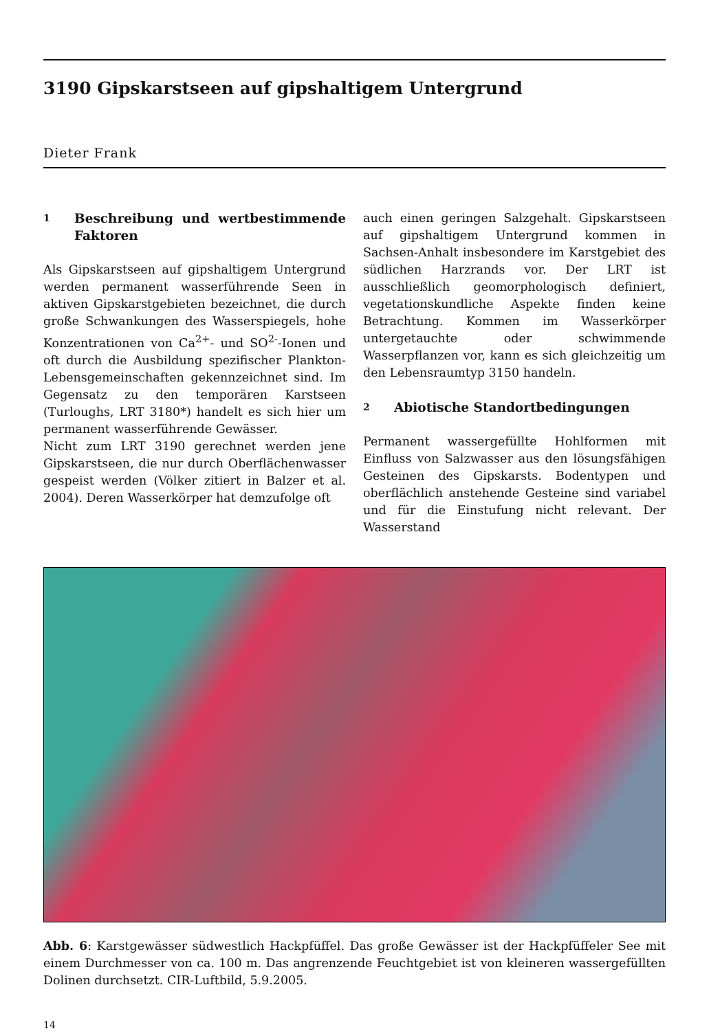3190 Gipskarstseen auf gipshaltigem Untergrund
Dieter Frank
1 Beschreibung und wertbestimmende Faktoren
Als Gipskarstseen auf gipshaltigem Untergrund werden permanent wasserführende Seen in aktiven Gipskarstgebieten bezeichnet, die durch große Schwankungen des Wasserspiegels, hohe Konzentrationen von Ca<sup>2+</sup>- und SO<sup>2-</sup>-Ionen und oft durch die Ausbildung spezifischer Plankton-Lebensgemeinschaften gekennzeichnet sind. Im Gegensatz zu den temporären Karstseen (Turloughs, LRT 3180*) handelt es sich hier um permanent wasserführende Gewässer.
Nicht zum LRT 3190 gerechnet werden jene Gipskarstseen, die nur durch Oberflächenwasser gespeist werden (Völker zitiert in Balzer et al. 2004). Deren Wasserkörper hat demzufolge oft
auch einen geringen Salzgehalt. Gipskarstseen auf gipshaltigem Untergrund kommen in Sachsen-Anhalt insbesondere im Karstgebiet des südlichen Harzrands vor. Der LRT ist ausschließlich geomorphologisch definiert, vegetationskundliche Aspekte finden keine Betrachtung. Kommen im Wasserkörper untergetauchte oder schwimmende Wasserpflanzen vor, kann es sich gleichzeitig um den Lebensraumtyp 3150 handeln.
2 Abiotische Standortbedingungen
Permanent wassergefüllte Hohlformen mit Einfluss von Salzwasser aus den lösungsfähigen Gesteinen des Gipskarsts. Bodentypen und oberflächlich anstehende Gesteine sind variabel und für die Einstufung nicht relevant. Der Wasserstand
Abb. 6: Karstgewässer südwestlich Hackpfüffel. Das große Gewässer ist der Hackpfüffeler See mit einem Durchmesser von ca. 100 m. Das angrenzende Feuchtgebiet ist von kleineren wassergefüllten Dolinen durchsetzt. CIR-Luftbild, 5.9.2005.
14